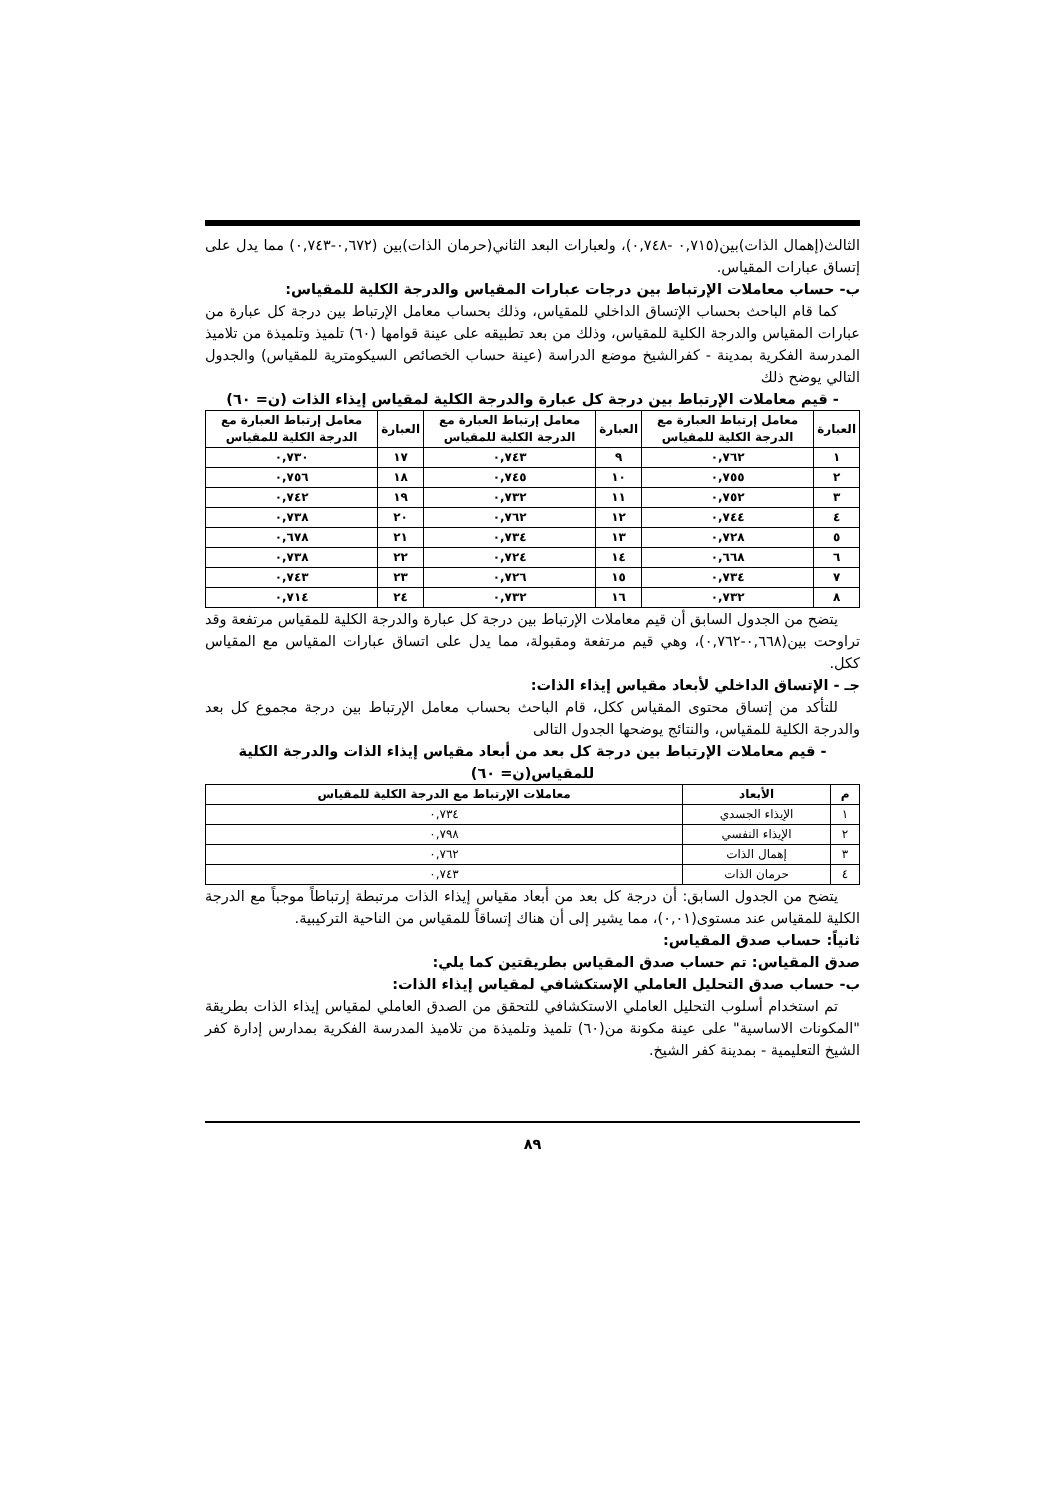الثالث(إهمال الذات)بين(٠,٧١٥ -٠,٧٤٨)، ولعبارات البعد الثاني(حرمان الذات)بين (٠,٦٧٢-٠,٧٤٣) مما يدل على إتساق عبارات المقياس.
ب- حساب معاملات الإرتباط بين درجات عبارات المقياس والدرجة الكلية للمقياس:
كما قام الباحث بحساب الإتساق الداخلي للمقياس، وذلك بحساب معامل الإرتباط بين درجة كل عبارة من عبارات المقياس والدرجة الكلية للمقياس، وذلك من بعد تطبيقه على عينة قوامها (٦٠) تلميذ وتلميذة من تلاميذ المدرسة الفكرية بمدينة - كفرالشيخ موضع الدراسة (عينة حساب الخصائص السيكومترية للمقياس) والجدول التالي يوضح ذلك
- قيم معاملات الإرتباط بين درجة كل عبارة والدرجة الكلية لمقياس إيذاء الذات (ن= ٦٠)
| العبارة | معامل إرتباط العبارة مع الدرجة الكلية للمقياس | العبارة | معامل إرتباط العبارة مع الدرجة الكلية للمقياس | العبارة | معامل إرتباط العبارة مع الدرجة الكلية للمقياس |
| --- | --- | --- | --- | --- | --- |
| ١ | ٠,٧٦٢ | ٩ | ٠,٧٤٣ | ١٧ | ٠,٧٣٠ |
| ٢ | ٠,٧٥٥ | ١٠ | ٠,٧٤٥ | ١٨ | ٠,٧٥٦ |
| ٣ | ٠,٧٥٢ | ١١ | ٠,٧٣٢ | ١٩ | ٠,٧٤٢ |
| ٤ | ٠,٧٤٤ | ١٢ | ٠,٧٦٢ | ٢٠ | ٠,٧٣٨ |
| ٥ | ٠,٧٢٨ | ١٣ | ٠,٧٣٤ | ٢١ | ٠,٦٧٨ |
| ٦ | ٠,٦٦٨ | ١٤ | ٠,٧٢٤ | ٢٢ | ٠,٧٣٨ |
| ٧ | ٠,٧٣٤ | ١٥ | ٠,٧٢٦ | ٢٣ | ٠,٧٤٣ |
| ٨ | ٠,٧٣٢ | ١٦ | ٠,٧٣٢ | ٢٤ | ٠,٧١٤ |
يتضح من الجدول السابق أن قيم معاملات الإرتباط بين درجة كل عبارة والدرجة الكلية للمقياس مرتفعة وقد تراوحت بين(٠,٦٦٨-٠,٧٦٢)، وهي قيم مرتفعة ومقبولة، مما يدل على اتساق عبارات المقياس مع المقياس ككل.
جـ - الإتساق الداخلي لأبعاد مقياس إيذاء الذات:
للتأكد من إتساق محتوى المقياس ككل، قام الباحث بحساب معامل الإرتباط بين درجة مجموع كل بعد والدرجة الكلية للمقياس، والنتائج يوضحها الجدول التالى
- قيم معاملات الإرتباط بين درجة كل بعد من أبعاد مقياس إيذاء الذات والدرجة الكلية للمقياس(ن= ٦٠)
| م | الأبعاد | معاملات الإرتباط مع الدرجة الكلية للمقياس |
| --- | --- | --- |
| ١ | الإيذاء الجسدي | ٠,٧٣٤ |
| ٢ | الإيذاء النفسي | ٠,٧٩٨ |
| ٣ | إهمال الذات | ٠,٧٦٢ |
| ٤ | حرمان الذات | ٠,٧٤٣ |
يتضح من الجدول السابق: أن درجة كل بعد من أبعاد مقياس إيذاء الذات مرتبطة إرتباطاً موجباً مع الدرجة الكلية للمقياس عند مستوى(٠,٠١)، مما يشير إلى أن هناك إتساقاً للمقياس من الناحية التركيبية.
ثانياً: حساب صدق المقياس:
صدق المقياس: تم حساب صدق المقياس بطريقتين كما يلي:
ب- حساب صدق التحليل العاملي الإستكشافي لمقياس إيذاء الذات:
تم استخدام أسلوب التحليل العاملي الاستكشافي للتحقق من الصدق العاملي لمقياس إيذاء الذات بطريقة "المكونات الاساسية" على عينة مكونة من(٦٠) تلميذ وتلميذة من تلاميذ المدرسة الفكرية بمدارس إدارة كفر الشيخ التعليمية - بمدينة كفر الشيخ.
٨٩